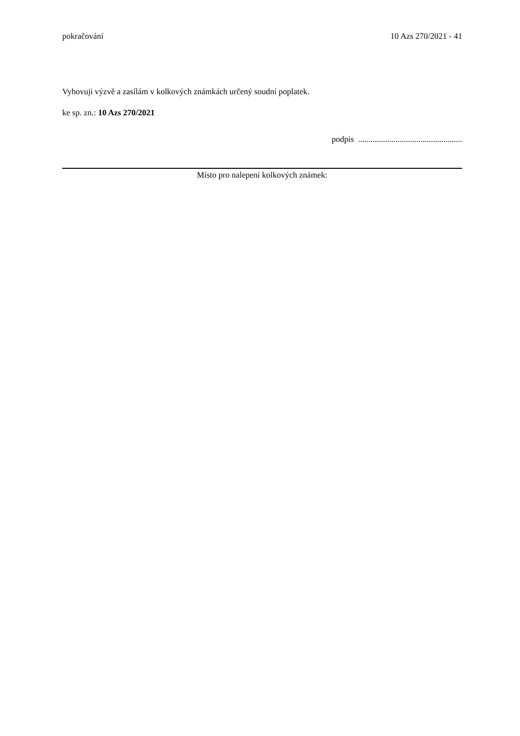pokračování 10 Azs 270/2021 - 41
Vyhovuji výzvě a zasílám v kolkových známkách určený soudní poplatek.
ke sp. zn.: 10 Azs 270/2021
podpis ..................................................
Místo pro nalepení kolkových známek: